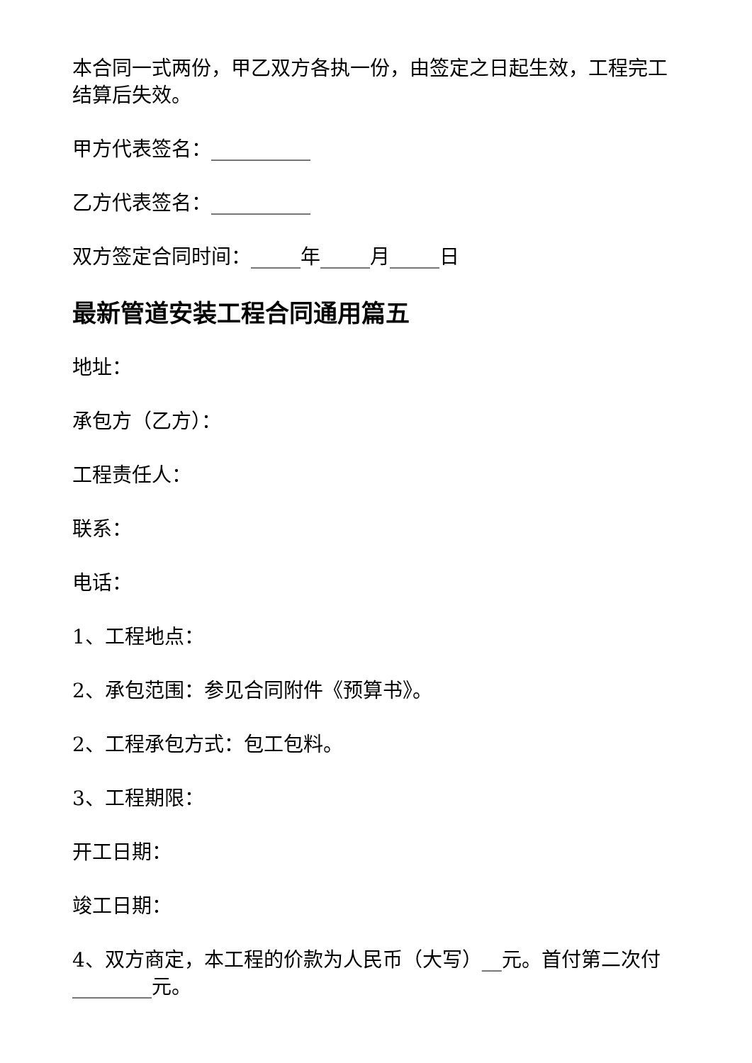本合同一式两份，甲乙双方各执一份，由签定之日起生效，工程完工结算后失效。
甲方代表签名：__________
乙方代表签名：__________
双方签定合同时间：_____年_____月_____日
最新管道安装工程合同通用篇五
地址：
承包方（乙方）：
工程责任人：
联系：
电话：
1、工程地点：
2、承包范围：参见合同附件《预算书》。
2、工程承包方式：包工包料。
3、工程期限：
开工日期：
竣工日期：
4、双方商定，本工程的价款为人民币（大写）__元。首付第二次付________元。